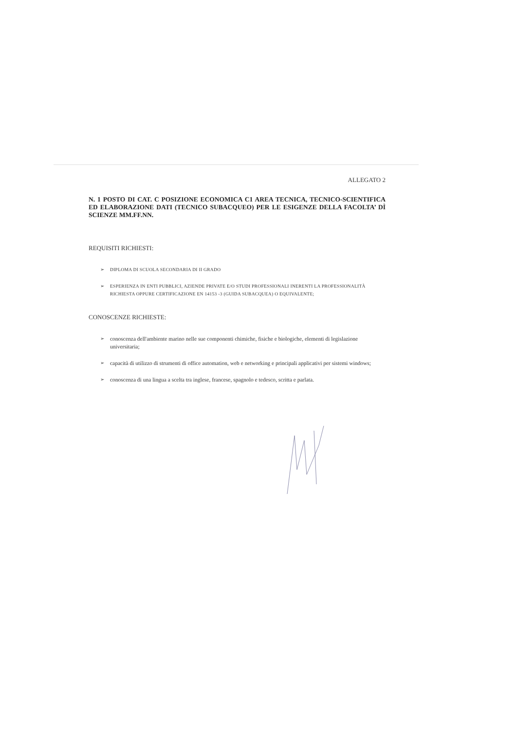ALLEGATO 2
N. 1 POSTO DI CAT. C POSIZIONE ECONOMICA C1 AREA TECNICA, TECNICO-SCIENTIFICA ED ELABORAZIONE DATI (TECNICO SUBACQUEO) PER LE ESIGENZE DELLA FACOLTA’ DÌ SCIENZE MM.FF.NN.
REQUISITI RICHIESTI:
➢ DIPLOMA DI SCUOLA SECONDARIA DI II GRADO
➢ ESPERIENZA IN ENTI PUBBLICI, AZIENDE PRIVATE E/O STUDI PROFESSIONALI INERENTI LA PROFESSIONALITÀ RICHIESTA OPPURE CERTIFICAZIONE EN 14153 -3 (GUIDA SUBACQUEA) O EQUIVALENTE;
CONOSCENZE RICHIESTE:
➢ conoscenza dell'ambiente marino nelle sue componenti chimiche, fisiche e biologiche, elementi di legislazione universitaria;
➢ capacità di utilizzo di strumenti di office automation, web e networking e principali applicativi per sistemi windows;
➢ conoscenza di una lingua a scelta tra inglese, francese, spagnolo e tedesco, scritta e parlata.